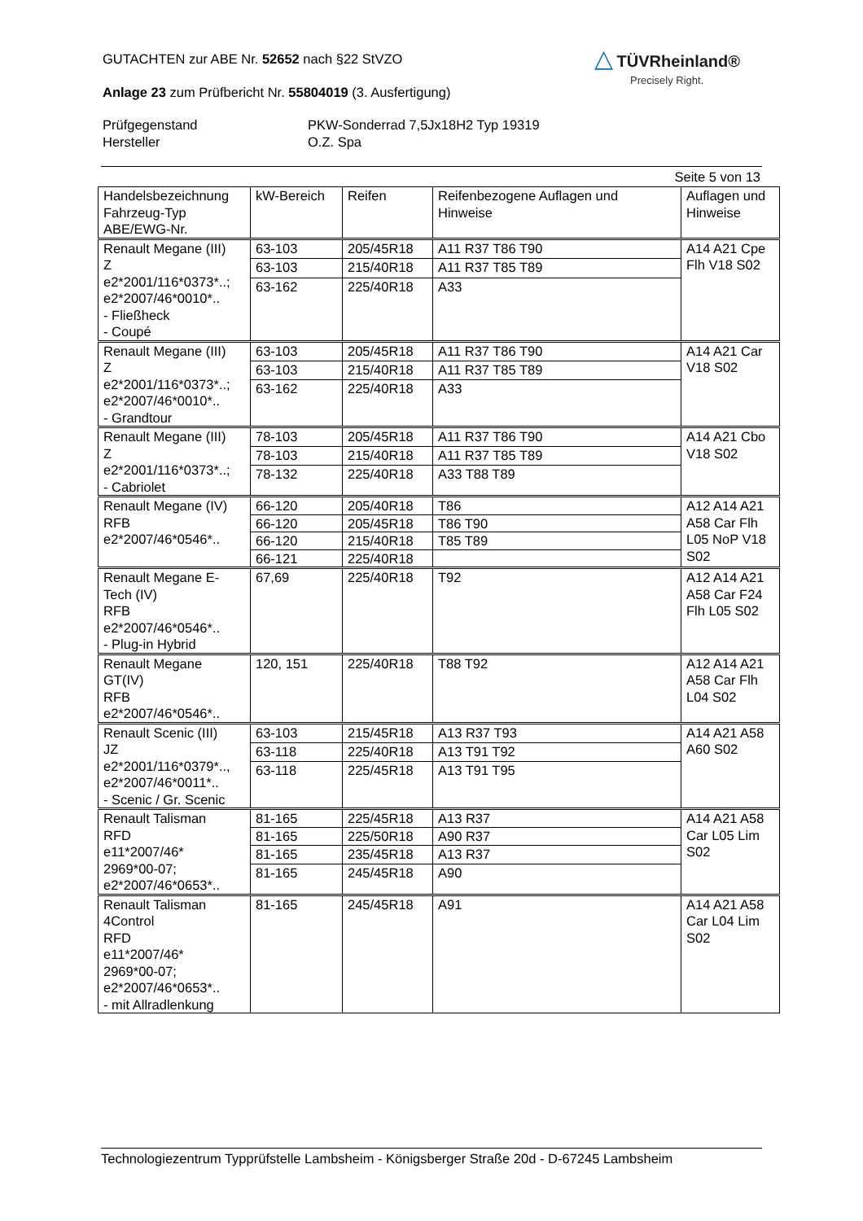GUTACHTEN zur ABE Nr. 52652 nach §22 StVZO
Anlage 23 zum Prüfbericht Nr. 55804019 (3. Ausfertigung)
Prüfgegenstand
Hersteller
PKW-Sonderrad 7,5Jx18H2 Typ 19319
O.Z. Spa
Seite 5 von 13
△ TÜVRheinland®
Precisely Right.
| Handelsbezeichnung Fahrzeug-Typ ABE/EWG-Nr. | kW-Bereich | Reifen | Reifenbezogene Auflagen und Hinweise | Auflagen und Hinweise |
| --- | --- | --- | --- | --- |
| Renault Megane (III) Z e2*2001/116*0373*..; e2*2007/46*0010*.. - Fließheck - Coupé | 63-103 | 205/45R18 | A11 R37 T86 T90 | A14 A21 Cpe Flh V18 S02 |
| | 63-103 | 215/40R18 | A11 R37 T85 T89 | |
| | 63-162 | 225/40R18 | A33 | |
| Renault Megane (III) Z e2*2001/116*0373*..; e2*2007/46*0010*.. - Grandtour | 63-103 | 205/45R18 | A11 R37 T86 T90 | A14 A21 Car V18 S02 |
| | 63-103 | 215/40R18 | A11 R37 T85 T89 | |
| | 63-162 | 225/40R18 | A33 | |
| Renault Megane (III) Z e2*2001/116*0373*..; - Cabriolet | 78-103 | 205/45R18 | A11 R37 T86 T90 | A14 A21 Cbo V18 S02 |
| | 78-103 | 215/40R18 | A11 R37 T85 T89 | |
| | 78-132 | 225/40R18 | A33 T88 T89 | |
| Renault Megane (IV) RFB e2*2007/46*0546*.. | 66-120 | 205/40R18 | T86 | A12 A14 A21 A58 Car Flh L05 NoP V18 S02 |
| | 66-120 | 205/45R18 | T86 T90 | |
| | 66-120 | 215/40R18 | T85 T89 | |
| | 66-121 | 225/40R18 | | |
| Renault Megane E-Tech (IV) RFB e2*2007/46*0546*.. - Plug-in Hybrid | 67,69 | 225/40R18 | T92 | A12 A14 A21 A58 Car F24 Flh L05 S02 |
| Renault Megane GT(IV) RFB e2*2007/46*0546*.. | 120, 151 | 225/40R18 | T88 T92 | A12 A14 A21 A58 Car Flh L04 S02 |
| Renault Scenic (III) JZ e2*2001/116*0379*.., e2*2007/46*0011*.. - Scenic / Gr. Scenic | 63-103 | 215/45R18 | A13 R37 T93 | A14 A21 A58 A60 S02 |
| | 63-118 | 225/40R18 | A13 T91 T92 | |
| | 63-118 | 225/45R18 | A13 T91 T95 | |
| Renault Talisman RFD e11*2007/46* 2969*00-07; e2*2007/46*0653*.. | 81-165 | 225/45R18 | A13 R37 | A14 A21 A58 Car L05 Lim S02 |
| | 81-165 | 225/50R18 | A90 R37 | |
| | 81-165 | 235/45R18 | A13 R37 | |
| | 81-165 | 245/45R18 | A90 | |
| Renault Talisman 4Control RFD e11*2007/46* 2969*00-07; e2*2007/46*0653*.. - mit Allradlenkung | 81-165 | 245/45R18 | A91 | A14 A21 A58 Car L04 Lim S02 |
Technologiezentrum Typprüfstelle Lambsheim - Königsberger Straße 20d - D-67245 Lambsheim